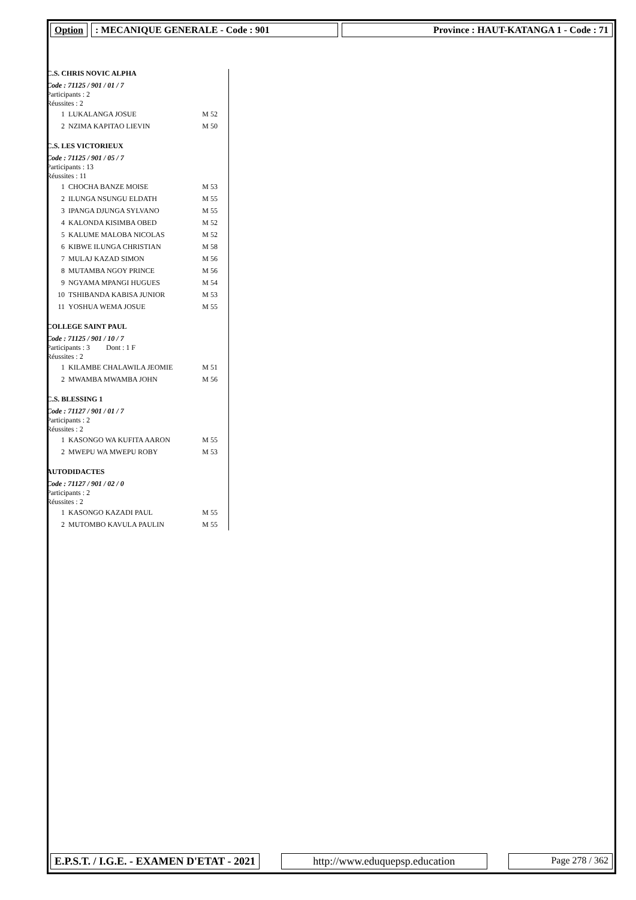Option : MECANIQUE GENERALE - Code : 901 Province : HAUT-KATANGA 1 - Code : 71
C.S. CHRIS NOVIC ALPHA
Code : 71125 / 901 / 01 / 7
Participants : 2
Réussites : 2
| 1 | LUKALANGA JOSUE | M 52 |
| 2 | NZIMA KAPITAO LIEVIN | M 50 |
C.S. LES VICTORIEUX
Code : 71125 / 901 / 05 / 7
Participants : 13
Réussites : 11
| 1 | CHOCHA BANZE MOISE | M 53 |
| 2 | ILUNGA NSUNGU ELDATH | M 55 |
| 3 | IPANGA DJUNGA SYLVANO | M 55 |
| 4 | KALONDA KISIMBA OBED | M 52 |
| 5 | KALUME MALOBA NICOLAS | M 52 |
| 6 | KIBWE ILUNGA CHRISTIAN | M 58 |
| 7 | MULAJ KAZAD SIMON | M 56 |
| 8 | MUTAMBA NGOY PRINCE | M 56 |
| 9 | NGYAMA MPANGI HUGUES | M 54 |
| 10 | TSHIBANDA KABISA JUNIOR | M 53 |
| 11 | YOSHUA WEMA JOSUE | M 55 |
COLLEGE SAINT PAUL
Code : 71125 / 901 / 10 / 7
Participants : 3 Dont : 1 F
Réussites : 2
| 1 | KILAMBE CHALAWILA JEOMIE | M 51 |
| 2 | MWAMBA MWAMBA JOHN | M 56 |
C.S. BLESSING 1
Code : 71127 / 901 / 01 / 7
Participants : 2
Réussites : 2
| 1 | KASONGO WA KUFITA AARON | M 55 |
| 2 | MWEPU WA MWEPU ROBY | M 53 |
AUTODIDACTES
Code : 71127 / 901 / 02 / 0
Participants : 2
Réussites : 2
| 1 | KASONGO KAZADI PAUL | M 55 |
| 2 | MUTOMBO KAVULA PAULIN | M 55 |
E.P.S.T. / I.G.E. - EXAMEN D'ETAT - 2021
http://www.eduquepsp.education Page 278 / 362